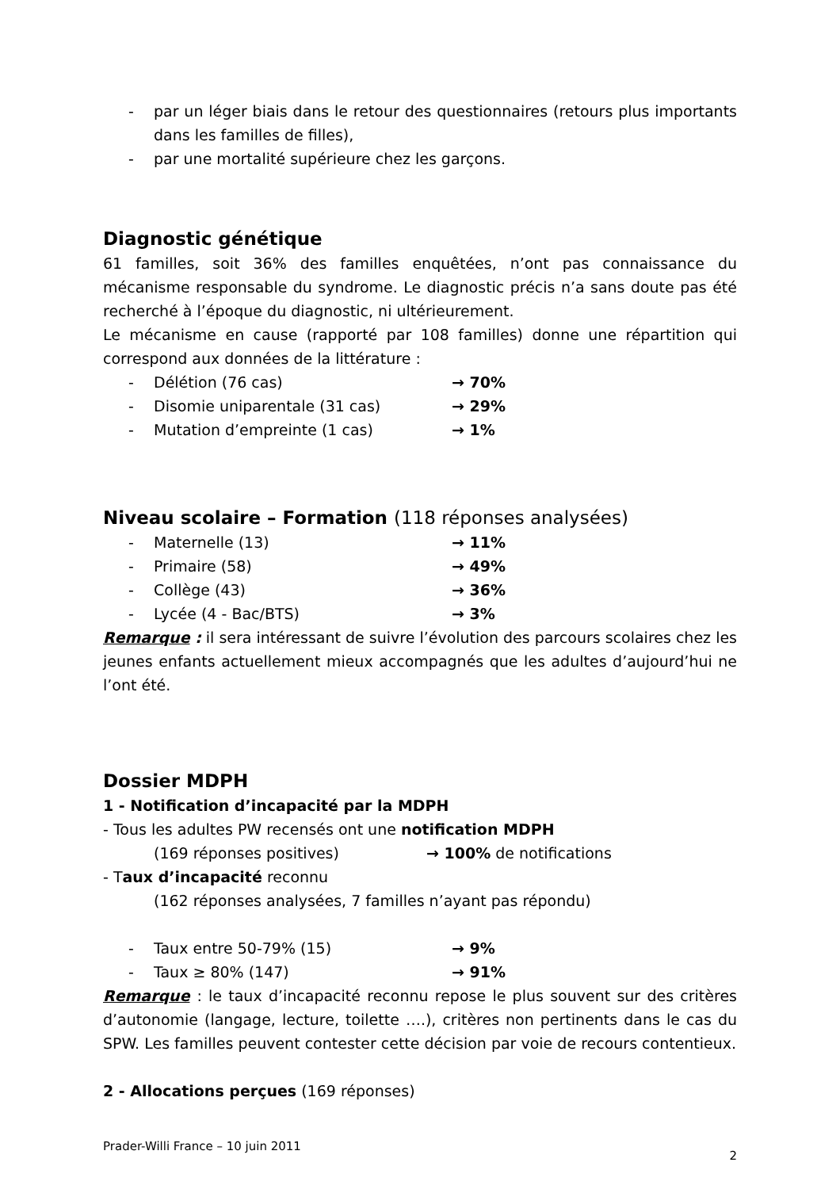- par un léger biais dans le retour des questionnaires (retours plus importants dans les familles de filles),
- par une mortalité supérieure chez les garçons.
Diagnostic génétique
61 familles, soit 36% des familles enquêtées, n’ont pas connaissance du mécanisme responsable du syndrome. Le diagnostic précis n’a sans doute pas été recherché à l’époque du diagnostic, ni ultérieurement.
Le mécanisme en cause (rapporté par 108 familles) donne une répartition qui correspond aux données de la littérature :
- Délétion (76 cas) → 70%
- Disomie uniparentale (31 cas) → 29%
- Mutation d’empreinte (1 cas) → 1%
Niveau scolaire – Formation (118 réponses analysées)
- Maternelle (13) → 11%
- Primaire (58) → 49%
- Collège (43) → 36%
- Lycée (4 - Bac/BTS) → 3%
Remarque : il sera intéressant de suivre l’évolution des parcours scolaires chez les jeunes enfants actuellement mieux accompagnés que les adultes d’aujourd’hui ne l’ont été.
Dossier MDPH
1 - Notification d’incapacité par la MDPH
- Tous les adultes PW recensés ont une notification MDPH
(169 réponses positives) → 100% de notifications
- Taux d’incapacité reconnu
(162 réponses analysées, 7 familles n’ayant pas répondu)
- Taux entre 50-79% (15) → 9%
- Taux ≥ 80% (147) → 91%
Remarque : le taux d’incapacité reconnu repose le plus souvent sur des critères d’autonomie (langage, lecture, toilette ….), critères non pertinents dans le cas du SPW. Les familles peuvent contester cette décision par voie de recours contentieux.
2 - Allocations perçues (169 réponses)
Prader-Willi France – 10 juin 2011 2